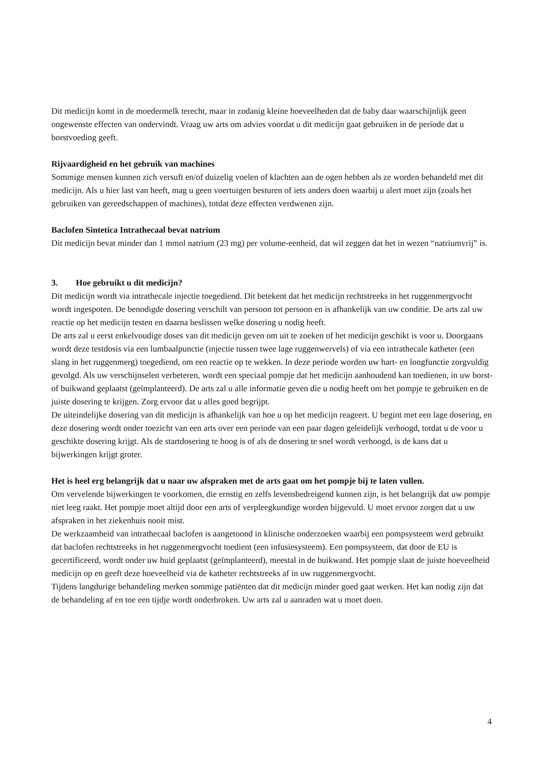Dit medicijn komt in de moedermelk terecht, maar in zodanig kleine hoeveelheden dat de baby daar waarschijnlijk geen ongewenste effecten van ondervindt. Vraag uw arts om advies voordat u dit medicijn gaat gebruiken in de periode dat u borstvoeding geeft.
Rijvaardigheid en het gebruik van machines
Sommige mensen kunnen zich versuft en/of duizelig voelen of klachten aan de ogen hebben als ze worden behandeld met dit medicijn. Als u hier last van heeft, mag u geen voertuigen besturen of iets anders doen waarbij u alert moet zijn (zoals het gebruiken van gereedschappen of machines), totdat deze effecten verdwenen zijn.
Baclofen Sintetica Intrathecaal bevat natrium
Dit medicijn bevat minder dan 1 mmol natrium (23 mg) per volume-eenheid, dat wil zeggen dat het in wezen “natriumvrij” is.
3. Hoe gebruikt u dit medicijn?
Dit medicijn wordt via intrathecale injectie toegediend. Dit betekent dat het medicijn rechtstreeks in het ruggenmergvocht wordt ingespoten. De benodigde dosering verschilt van persoon tot persoon en is afhankelijk van uw conditie. De arts zal uw reactie op het medicijn testen en daarna beslissen welke dosering u nodig heeft.
De arts zal u eerst enkelvoudige doses van dit medicijn geven om uit te zoeken of het medicijn geschikt is voor u. Doorgaans wordt deze testdosis via een lumbaalpunctie (injectie tussen twee lage ruggenwervels) of via een intrathecale katheter (een slang in het ruggenmerg) toegediend, om een reactie op te wekken. In deze periode worden uw hart- en longfunctie zorgvuldig gevolgd. Als uw verschijnselen verbeteren, wordt een speciaal pompje dat het medicijn aanhoudend kan toedienen, in uw borst- of buikwand geplaatst (geïmplanteerd). De arts zal u alle informatie geven die u nodig heeft om het pompje te gebruiken en de juiste dosering te krijgen. Zorg ervoor dat u alles goed begrijpt.
De uiteindelijke dosering van dit medicijn is afhankelijk van hoe u op het medicijn reageert. U begint met een lage dosering, en deze dosering wordt onder toezicht van een arts over een periode van een paar dagen geleidelijk verhoogd, totdat u de voor u geschikte dosering krijgt. Als de startdosering te hoog is of als de dosering te snel wordt verhoogd, is de kans dat u bijwerkingen krijgt groter.
Het is heel erg belangrijk dat u naar uw afspraken met de arts gaat om het pompje bij te laten vullen.
Om vervelende bijwerkingen te voorkomen, die ernstig en zelfs levensbedreigend kunnen zijn, is het belangrijk dat uw pompje niet leeg raakt. Het pompje moet altijd door een arts of verpleegkundige worden bijgevuld. U moet ervoor zorgen dat u uw afspraken in het ziekenhuis nooit mist.
De werkzaamheid van intrathecaal baclofen is aangetoond in klinische onderzoeken waarbij een pompsysteem werd gebruikt dat baclofen rechtstreeks in het ruggenmergvocht toedient (een infusiesysteem). Een pompsysteem, dat door de EU is gecertificeerd, wordt onder uw huid geplaatst (geïmplanteerd), meestal in de buikwand. Het pompje slaat de juiste hoeveelheid medicijn op en geeft deze hoeveelheid via de katheter rechtstreeks af in uw ruggenmergvocht.
Tijdens langdurige behandeling merken sommige patiënten dat dit medicijn minder goed gaat werken. Het kan nodig zijn dat de behandeling af en toe een tijdje wordt onderbroken. Uw arts zal u aanraden wat u moet doen.
4